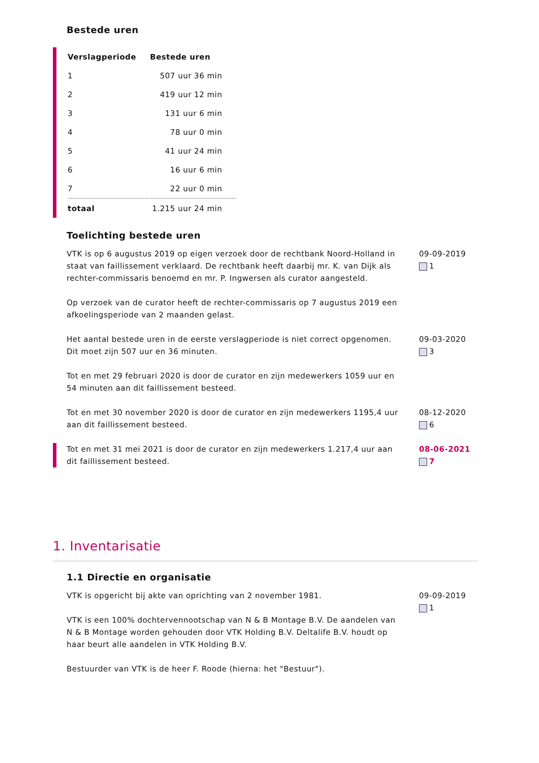Bestede uren
| Verslagperiode | Bestede uren |
| --- | --- |
| 1 | 507 uur 36 min |
| 2 | 419 uur 12 min |
| 3 | 131 uur 6 min |
| 4 | 78 uur 0 min |
| 5 | 41 uur 24 min |
| 6 | 16 uur 6 min |
| 7 | 22 uur 0 min |
| totaal | 1.215 uur 24 min |
Toelichting bestede uren
VTK is op 6 augustus 2019 op eigen verzoek door de rechtbank Noord-Holland in staat van faillissement verklaard. De rechtbank heeft daarbij mr. K. van Dijk als rechter-commissaris benoemd en mr. P. Ingwersen als curator aangesteld.
Op verzoek van de curator heeft de rechter-commissaris op 7 augustus 2019 een afkoelingsperiode van 2 maanden gelast.
09-09-2019
1
Het aantal bestede uren in de eerste verslagperiode is niet correct opgenomen. Dit moet zijn 507 uur en 36 minuten.
Tot en met 29 februari 2020 is door de curator en zijn medewerkers 1059 uur en 54 minuten aan dit faillissement besteed.
09-03-2020
3
Tot en met 30 november 2020 is door de curator en zijn medewerkers 1195,4 uur aan dit faillissement besteed.
08-12-2020
6
Tot en met 31 mei 2021 is door de curator en zijn medewerkers 1.217,4 uur aan dit faillissement besteed.
08-06-2021
7
1. Inventarisatie
1.1 Directie en organisatie
VTK is opgericht bij akte van oprichting van 2 november 1981.
VTK is een 100% dochtervennootschap van N & B Montage B.V. De aandelen van N & B Montage worden gehouden door VTK Holding B.V. Deltalife B.V. houdt op haar beurt alle aandelen in VTK Holding B.V.
Bestuurder van VTK is de heer F. Roode (hierna: het "Bestuur").
09-09-2019
1